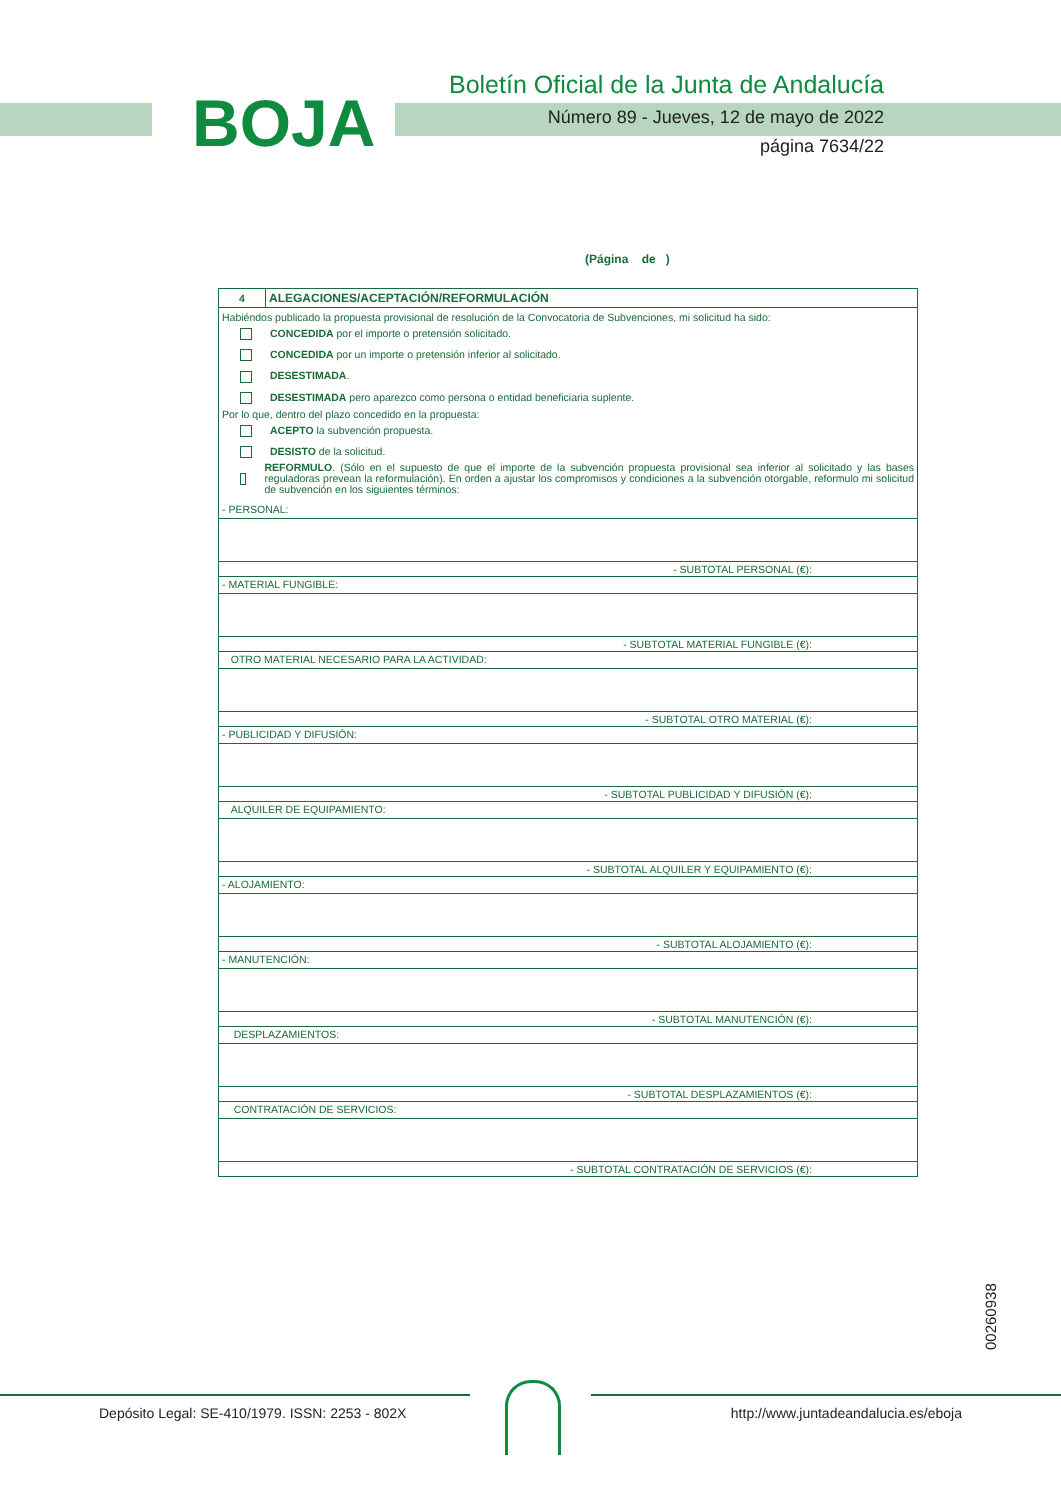BOJA
Boletín Oficial de la Junta de Andalucía
Número 89 - Jueves, 12 de mayo de 2022
página 7634/22
(Página de )
| 4 | ALEGACIONES/ACEPTACIÓN/REFORMULACIÓN |
Habiéndos publicado la propuesta provisional de resolución de la Convocatoria de Subvenciones, mi solicitud ha sido:
CONCEDIDA por el importe o pretensión solicitado.
CONCEDIDA por un importe o pretensión inferior al solicitado.
DESESTIMADA.
DESESTIMADA pero aparezco como persona o entidad beneficiaria suplente.
Por lo que, dentro del plazo concedido en la propuesta:
ACEPTO la subvención propuesta.
DESISTO de la solicitud.
REFORMULO. (Sólo en el supuesto de que el importe de la subvención propuesta provisional sea inferior al solicitado y las bases reguladoras prevean la reformulación). En orden a ajustar los compromisos y condiciones a la subvención otorgable, reformulo mi solicitud de subvención en los siguientes términos:
- PERSONAL:
- SUBTOTAL PERSONAL (€):
- MATERIAL FUNGIBLE:
- SUBTOTAL MATERIAL FUNGIBLE (€):
OTRO MATERIAL NECESARIO PARA LA ACTIVIDAD:
- SUBTOTAL OTRO MATERIAL (€):
- PUBLICIDAD Y DIFUSIÓN:
- SUBTOTAL PUBLICIDAD Y DIFUSIÓN (€):
ALQUILER DE EQUIPAMIENTO:
- SUBTOTAL ALQUILER Y EQUIPAMIENTO (€):
- ALOJAMIENTO:
- SUBTOTAL ALOJAMIENTO (€):
- MANUTENCIÓN:
- SUBTOTAL MANUTENCIÓN (€):
DESPLAZAMIENTOS:
- SUBTOTAL DESPLAZAMIENTOS (€):
CONTRATACIÓN DE SERVICIOS:
- SUBTOTAL CONTRATACIÓN DE SERVICIOS (€):
00260938
Depósito Legal: SE-410/1979. ISSN: 2253 - 802X http://www.juntadeandalucia.es/eboja